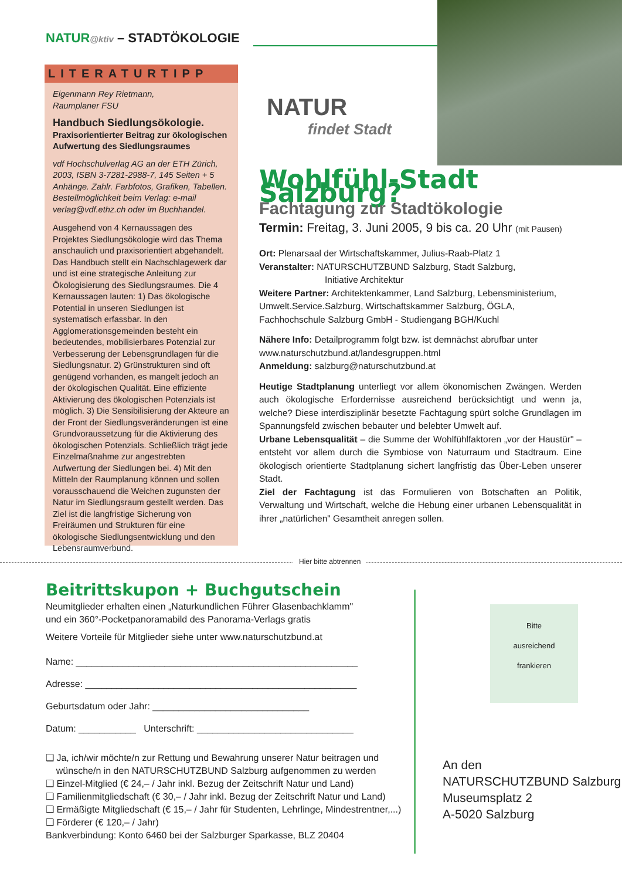NATUR@ktiv – STADTÖKOLOGIE
LITERATURTIPP
Eigenmann Rey Rietmann,
Raumplaner FSU
Handbuch Siedlungsökologie.
Praxisorientierter Beitrag zur ökologischen Aufwertung des Siedlungsraumes
vdf Hochschulverlag AG an der ETH Zürich, 2003, ISBN 3-7281-2988-7, 145 Seiten + 5 Anhänge. Zahlr. Farbfotos, Grafiken, Tabellen. Bestellmöglichkeit beim Verlag: e-mail verlag@vdf.ethz.ch oder im Buchhandel.
Ausgehend von 4 Kernaussagen des Projektes Siedlungsökologie wird das Thema anschaulich und praxisorientiert abgehandelt. Das Handbuch stellt ein Nachschlagewerk dar und ist eine strategische Anleitung zur Ökologisierung des Siedlungsraumes. Die 4 Kernaussagen lauten: 1) Das ökologische Potential in unseren Siedlungen ist systematisch erfassbar. In den Agglomerationsgemeinden besteht ein bedeutendes, mobilisierbares Potenzial zur Verbesserung der Lebensgrundlagen für die Siedlungsnatur. 2) Grünstrukturen sind oft genügend vorhanden, es mangelt jedoch an der ökologischen Qualität. Eine effiziente Aktivierung des ökologischen Potenzials ist möglich. 3) Die Sensibilisierung der Akteure an der Front der Siedlungsveränderungen ist eine Grundvoraussetzung für die Aktivierung des ökologischen Potenzials. Schließlich trägt jede Einzelmaßnahme zur angestrebten Aufwertung der Siedlungen bei. 4) Mit den Mitteln der Raumplanung können und sollen vorausschauend die Weichen zugunsten der Natur im Siedlungsraum gestellt werden. Das Ziel ist die langfristige Sicherung von Freiräumen und Strukturen für eine ökologische Siedlungsentwicklung und den Lebensraumverbund.
NATUR
findet Stadt
Wohlfühl-Stadt Salzburg?
Fachtagung zur Stadtökologie
Termin: Freitag, 3. Juni 2005, 9 bis ca. 20 Uhr (mit Pausen)
Ort: Plenarsaal der Wirtschaftskammer, Julius-Raab-Platz 1
Veranstalter: NATURSCHUTZBUND Salzburg, Stadt Salzburg,
Initiative Architektur
Weitere Partner: Architektenkammer, Land Salzburg, Lebensministerium, Umwelt.Service.Salzburg, Wirtschaftskammer Salzburg, ÖGLA, Fachhochschule Salzburg GmbH - Studiengang BGH/Kuchl
Nähere Info: Detailprogramm folgt bzw. ist demnächst abrufbar unter www.naturschutzbund.at/landesgruppen.html
Anmeldung: salzburg@naturschutzbund.at
Heutige Stadtplanung unterliegt vor allem ökonomischen Zwängen. Werden auch ökologische Erfordernisse ausreichend berücksichtigt und wenn ja, welche? Diese interdisziplinär besetzte Fachtagung spürt solche Grundlagen im Spannungsfeld zwischen bebauter und belebter Umwelt auf.
Urbane Lebensqualität – die Summe der Wohlfühlfaktoren „vor der Haustür" – entsteht vor allem durch die Symbiose von Naturraum und Stadtraum. Eine ökologisch orientierte Stadtplanung sichert langfristig das Über-Leben unserer Stadt.
Ziel der Fachtagung ist das Formulieren von Botschaften an Politik, Verwaltung und Wirtschaft, welche die Hebung einer urbanen Lebensqualität in ihrer „natürlichen" Gesamtheit anregen sollen.
Hier bitte abtrennen
Beitrittskupon + Buchgutschein
Neumitglieder erhalten einen „Naturkundlichen Führer Glasenbachklamm"
und ein 360°-Pocketpanoramabild des Panorama-Verlags gratis
Weitere Vorteile für Mitglieder siehe unter www.naturschutzbund.at
Name: ______________________________________________________
Adresse: ____________________________________________________
Geburtsdatum oder Jahr: ______________________________
Datum: ___________ Unterschrift: ______________________________
❑ Ja, ich/wir möchte/n zur Rettung und Bewahrung unserer Natur beitragen und
wünsche/n in den NATURSCHUTZBUND Salzburg aufgenommen zu werden
❑ Einzel-Mitglied (€ 24,– / Jahr inkl. Bezug der Zeitschrift Natur und Land)
❑ Familienmitgliedschaft (€ 30,– / Jahr inkl. Bezug der Zeitschrift Natur und Land)
❑ Ermäßigte Mitgliedschaft (€ 15,– / Jahr für Studenten, Lehrlinge, Mindestrentner,...)
❑ Förderer (€ 120,– / Jahr)
Bankverbindung: Konto 6460 bei der Salzburger Sparkasse, BLZ 20404
Bitte
ausreichend
frankieren
An den
NATURSCHUTZBUND Salzburg
Museumsplatz 2
A-5020 Salzburg